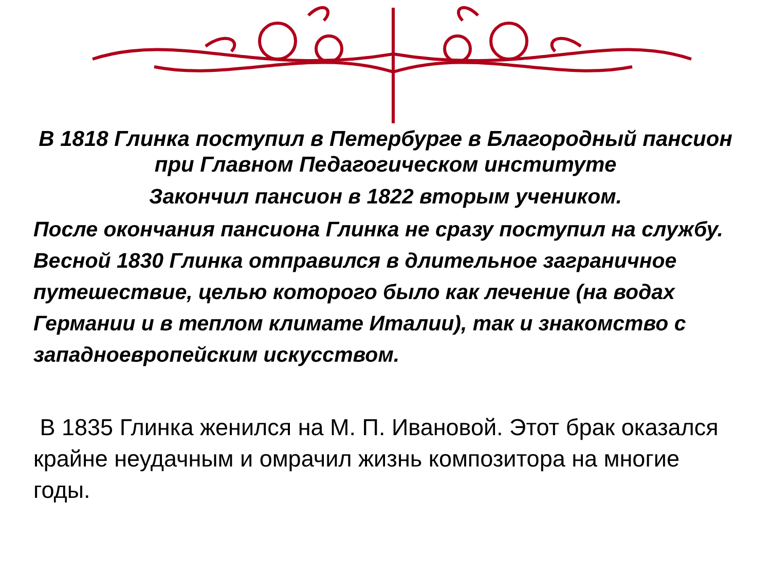В 1818 Глинка поступил в Петербурге в Благородный пансион при Главном Педагогическом институте
Закончил пансион в 1822 вторым учеником.
После окончания пансиона Глинка не сразу поступил на службу.
Весной 1830 Глинка отправился в длительное заграничное путешествие, целью которого было как лечение (на водах Германии и в теплом климате Италии), так и знакомство с западноевропейским искусством.
В 1835 Глинка женился на М. П. Ивановой. Этот брак оказался крайне неудачным и омрачил жизнь композитора на многие годы.